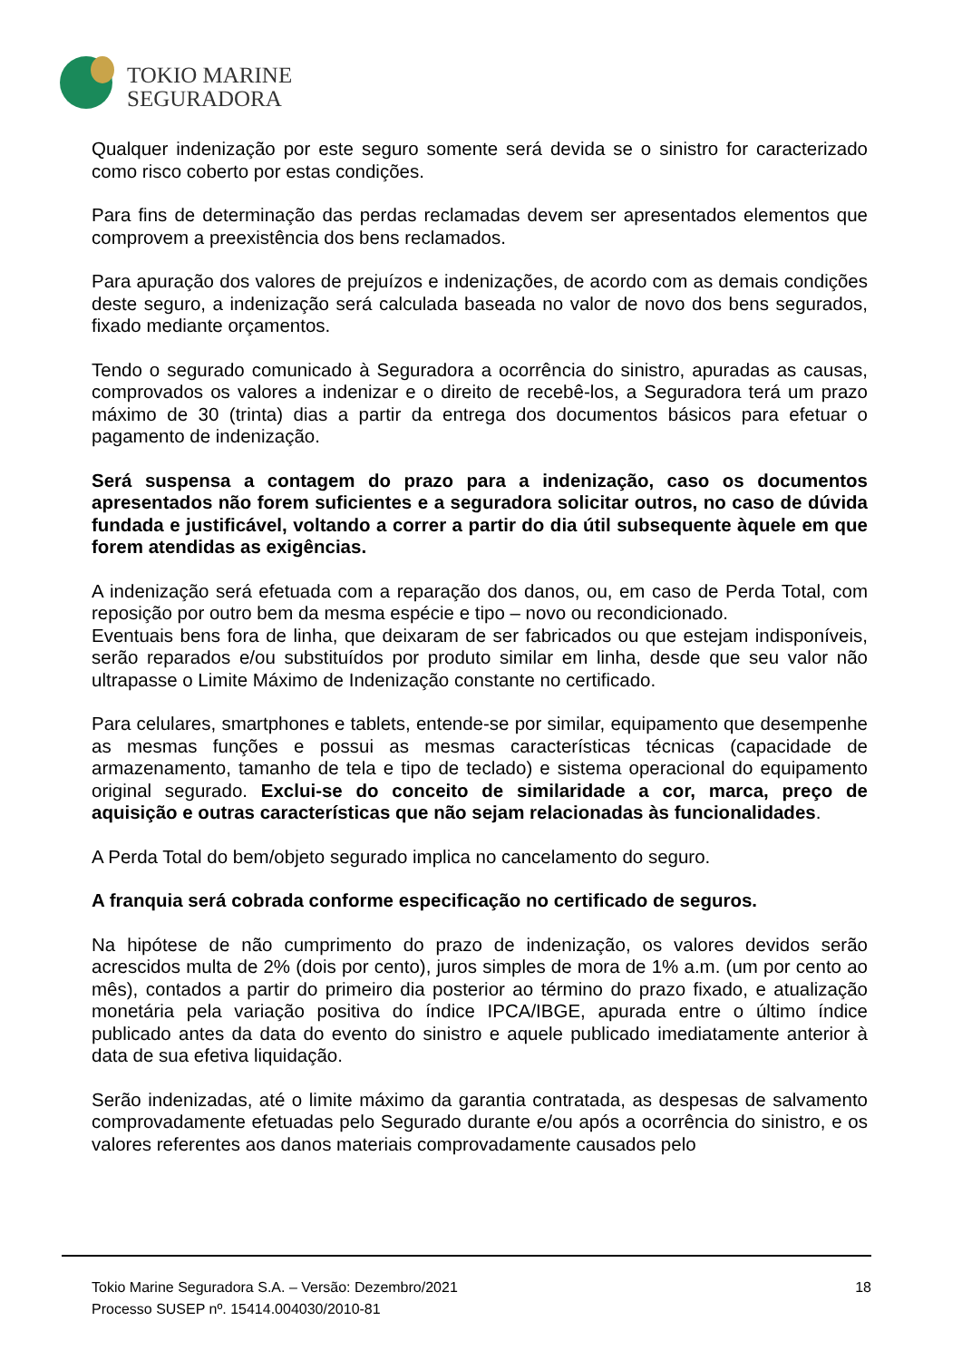TOKIO MARINE
SEGURADORA
Qualquer indenização por este seguro somente será devida se o sinistro for caracterizado como risco coberto por estas condições.
Para fins de determinação das perdas reclamadas devem ser apresentados elementos que comprovem a preexistência dos bens reclamados.
Para apuração dos valores de prejuízos e indenizações, de acordo com as demais condições deste seguro, a indenização será calculada baseada no valor de novo dos bens segurados, fixado mediante orçamentos.
Tendo o segurado comunicado à Seguradora a ocorrência do sinistro, apuradas as causas, comprovados os valores a indenizar e o direito de recebê-los, a Seguradora terá um prazo máximo de 30 (trinta) dias a partir da entrega dos documentos básicos para efetuar o pagamento de indenização.
Será suspensa a contagem do prazo para a indenização, caso os documentos apresentados não forem suficientes e a seguradora solicitar outros, no caso de dúvida fundada e justificável, voltando a correr a partir do dia útil subsequente àquele em que forem atendidas as exigências.
A indenização será efetuada com a reparação dos danos, ou, em caso de Perda Total, com reposição por outro bem da mesma espécie e tipo – novo ou recondicionado.
Eventuais bens fora de linha, que deixaram de ser fabricados ou que estejam indisponíveis, serão reparados e/ou substituídos por produto similar em linha, desde que seu valor não ultrapasse o Limite Máximo de Indenização constante no certificado.
Para celulares, smartphones e tablets, entende-se por similar, equipamento que desempenhe as mesmas funções e possui as mesmas características técnicas (capacidade de armazenamento, tamanho de tela e tipo de teclado) e sistema operacional do equipamento original segurado. Exclui-se do conceito de similaridade a cor, marca, preço de aquisição e outras características que não sejam relacionadas às funcionalidades.
A Perda Total do bem/objeto segurado implica no cancelamento do seguro.
A franquia será cobrada conforme especificação no certificado de seguros.
Na hipótese de não cumprimento do prazo de indenização, os valores devidos serão acrescidos multa de 2% (dois por cento), juros simples de mora de 1% a.m. (um por cento ao mês), contados a partir do primeiro dia posterior ao término do prazo fixado, e atualização monetária pela variação positiva do índice IPCA/IBGE, apurada entre o último índice publicado antes da data do evento do sinistro e aquele publicado imediatamente anterior à data de sua efetiva liquidação.
Serão indenizadas, até o limite máximo da garantia contratada, as despesas de salvamento comprovadamente efetuadas pelo Segurado durante e/ou após a ocorrência do sinistro, e os valores referentes aos danos materiais comprovadamente causados pelo
Tokio Marine Seguradora S.A. – Versão: Dezembro/2021
Processo SUSEP nº. 15414.004030/2010-81
18